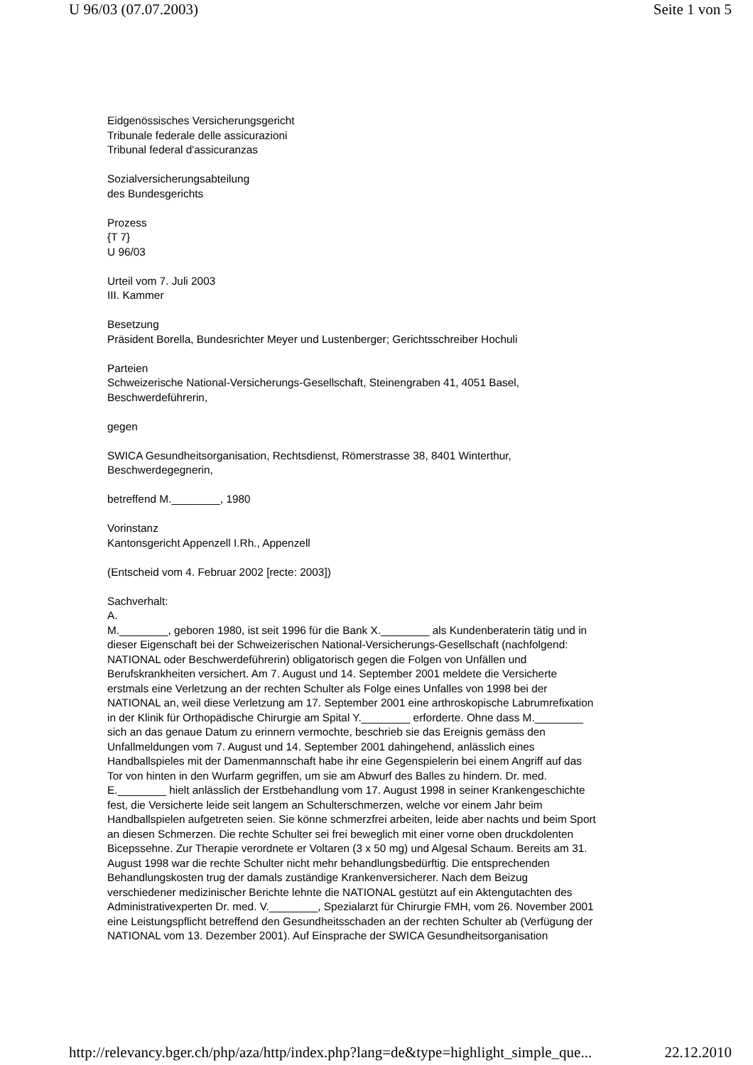U 96/03 (07.07.2003) Seite 1 von 5
Eidgenössisches Versicherungsgericht
Tribunale federale delle assicurazioni
Tribunal federal d'assicuranzas
Sozialversicherungsabteilung
des Bundesgerichts
Prozess
{T 7}
U 96/03
Urteil vom 7. Juli 2003
III. Kammer
Besetzung
Präsident Borella, Bundesrichter Meyer und Lustenberger; Gerichtsschreiber Hochuli
Parteien
Schweizerische National-Versicherungs-Gesellschaft, Steinengraben 41, 4051 Basel,
Beschwerdeführerin,
gegen
SWICA Gesundheitsorganisation, Rechtsdienst, Römerstrasse 38, 8401 Winterthur,
Beschwerdegegnerin,
betreffend M.________, 1980
Vorinstanz
Kantonsgericht Appenzell I.Rh., Appenzell
(Entscheid vom 4. Februar 2002 [recte: 2003])
Sachverhalt:
A.
M.________, geboren 1980, ist seit 1996 für die Bank X.________ als Kundenberaterin tätig und in dieser Eigenschaft bei der Schweizerischen National-Versicherungs-Gesellschaft (nachfolgend: NATIONAL oder Beschwerdeführerin) obligatorisch gegen die Folgen von Unfällen und Berufskrankheiten versichert. Am 7. August und 14. September 2001 meldete die Versicherte erstmals eine Verletzung an der rechten Schulter als Folge eines Unfalles von 1998 bei der NATIONAL an, weil diese Verletzung am 17. September 2001 eine arthroskopische Labrumrefixation in der Klinik für Orthopädische Chirurgie am Spital Y.________ erforderte. Ohne dass M.________ sich an das genaue Datum zu erinnern vermochte, beschrieb sie das Ereignis gemäss den Unfallmeldungen vom 7. August und 14. September 2001 dahingehend, anlässlich eines Handballspieles mit der Damenmannschaft habe ihr eine Gegenspielerin bei einem Angriff auf das Tor von hinten in den Wurfarm gegriffen, um sie am Abwurf des Balles zu hindern. Dr. med. E.________ hielt anlässlich der Erstbehandlung vom 17. August 1998 in seiner Krankengeschichte fest, die Versicherte leide seit langem an Schulterschmerzen, welche vor einem Jahr beim Handballspielen aufgetreten seien. Sie könne schmerzfrei arbeiten, leide aber nachts und beim Sport an diesen Schmerzen. Die rechte Schulter sei frei beweglich mit einer vorne oben druckdolenten Bicepssehne. Zur Therapie verordnete er Voltaren (3 x 50 mg) und Algesal Schaum. Bereits am 31. August 1998 war die rechte Schulter nicht mehr behandlungsbedürftig. Die entsprechenden Behandlungskosten trug der damals zuständige Krankenversicherer. Nach dem Beizug verschiedener medizinischer Berichte lehnte die NATIONAL gestützt auf ein Aktengutachten des Administrativexperten Dr. med. V.________, Spezialarzt für Chirurgie FMH, vom 26. November 2001 eine Leistungspflicht betreffend den Gesundheitsschaden an der rechten Schulter ab (Verfügung der NATIONAL vom 13. Dezember 2001). Auf Einsprache der SWICA Gesundheitsorganisation
http://relevancy.bger.ch/php/aza/http/index.php?lang=de&type=highlight_simple_que... 22.12.2010